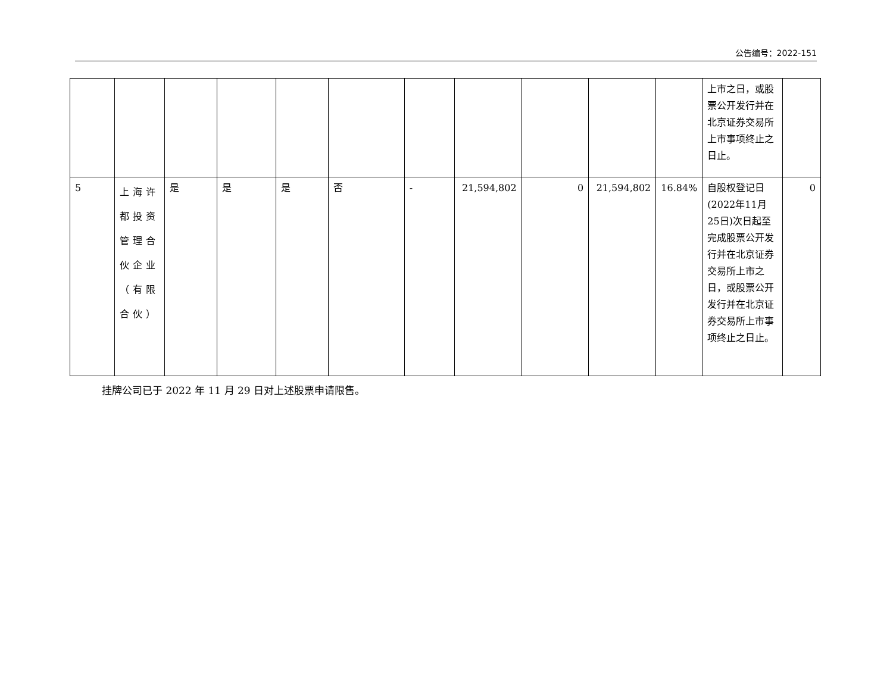公告编号：2022-151
| | | | | | | | | | | | 上市之日，或股票公开发行并在北京证券交易所上市事项终止之日止。 | |
| 5 | 上海许都投资管理合伙企业（有限合伙） | 是 | 是 | 是 | 否 | - | 21,594,802 | 0 | 21,594,802 | 16.84% | 自股权登记日(2022年11月25日)次日起至完成股票公开发行并在北京证券交易所上市之日，或股票公开发行并在北京证券交易所上市事项终止之日止。 | 0 |
挂牌公司已于 2022 年 11 月 29 日对上述股票申请限售。